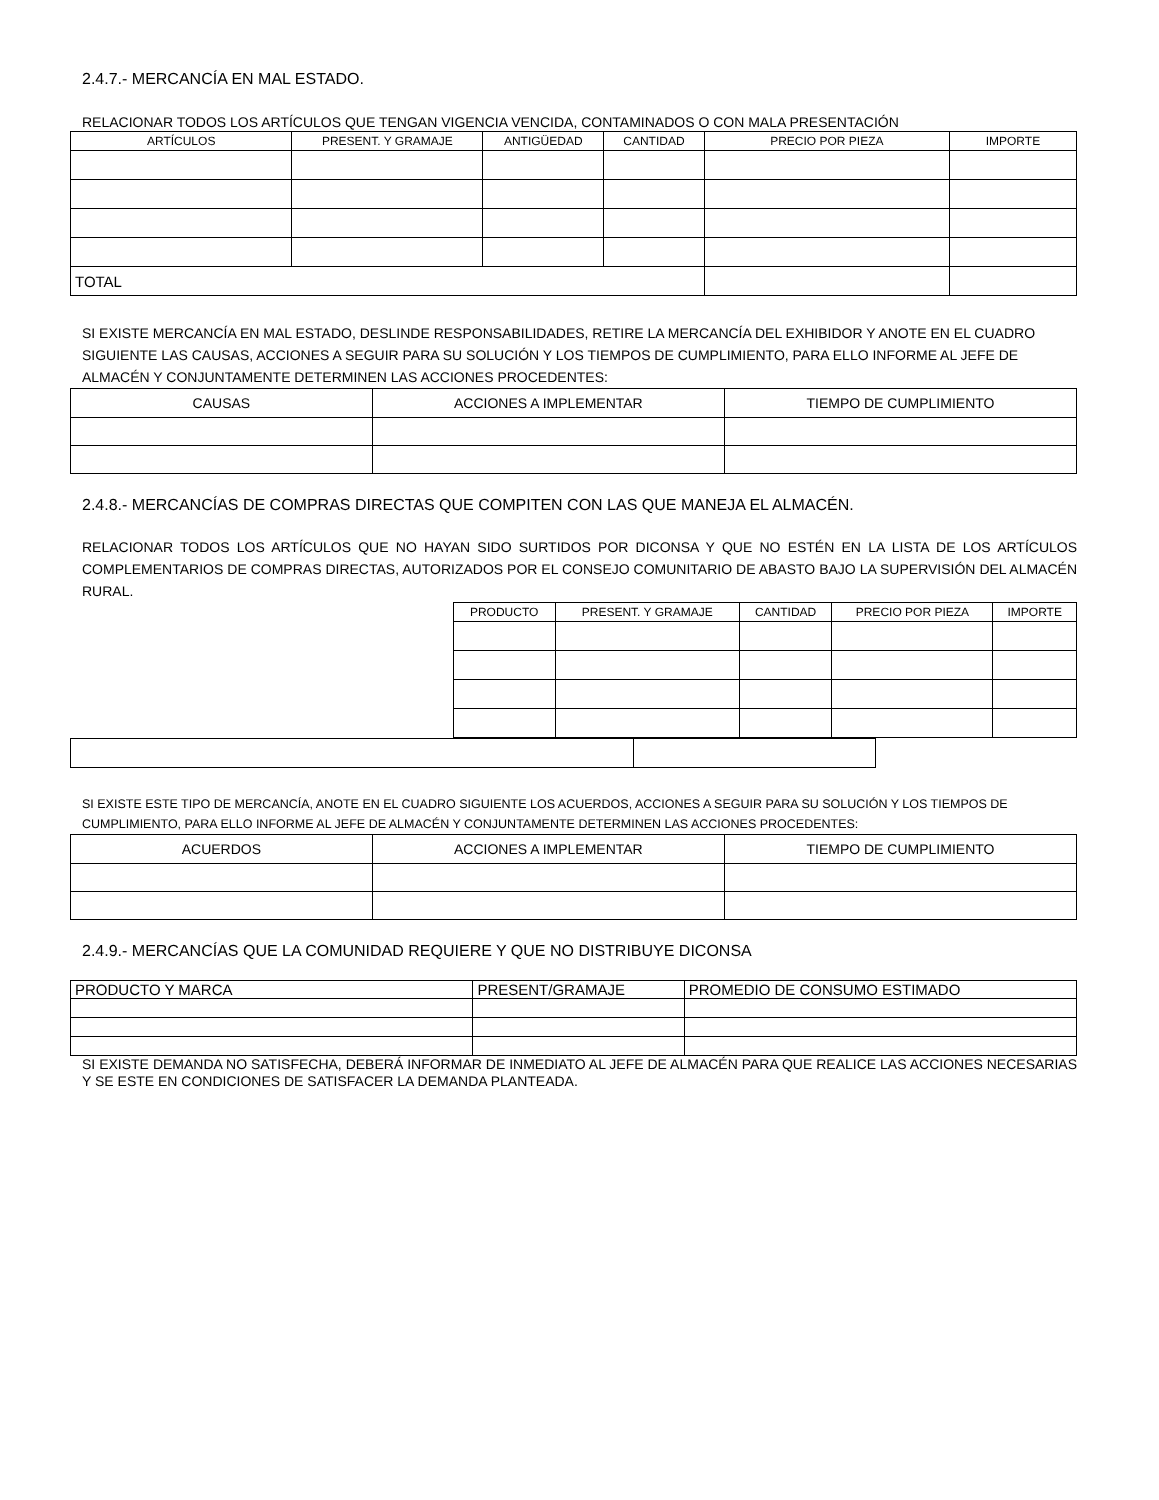2.4.7.- MERCANCÍA EN MAL ESTADO.
RELACIONAR TODOS LOS ARTÍCULOS QUE TENGAN VIGENCIA VENCIDA, CONTAMINADOS O CON MALA PRESENTACIÓN
| ARTÍCULOS | PRESENT. Y GRAMAJE | ANTIGÜEDAD | CANTIDAD | PRECIO POR PIEZA | IMPORTE |
| --- | --- | --- | --- | --- | --- |
| TOTAL | | | | | |
SI EXISTE MERCANCÍA EN MAL ESTADO, DESLINDE RESPONSABILIDADES, RETIRE LA MERCANCÍA DEL EXHIBIDOR Y ANOTE EN EL CUADRO SIGUIENTE LAS CAUSAS, ACCIONES A SEGUIR PARA SU SOLUCIÓN Y LOS TIEMPOS DE CUMPLIMIENTO, PARA ELLO INFORME AL JEFE DE ALMACÉN Y CONJUNTAMENTE DETERMINEN LAS ACCIONES PROCEDENTES:
| CAUSAS | ACCIONES A IMPLEMENTAR | TIEMPO DE CUMPLIMIENTO |
| --- | --- | --- |
2.4.8.- MERCANCÍAS DE COMPRAS DIRECTAS QUE COMPITEN CON LAS QUE MANEJA EL ALMACÉN.
RELACIONAR TODOS LOS ARTÍCULOS QUE NO HAYAN SIDO SURTIDOS POR DICONSA Y QUE NO ESTÉN EN LA LISTA DE LOS ARTÍCULOS COMPLEMENTARIOS DE COMPRAS DIRECTAS, AUTORIZADOS POR EL CONSEJO COMUNITARIO DE ABASTO BAJO LA SUPERVISIÓN DEL ALMACÉN RURAL.
| PRODUCTO | PRESENT. Y GRAMAJE | CANTIDAD | PRECIO POR PIEZA | IMPORTE |
| --- | --- | --- | --- | --- |
SI EXISTE ESTE TIPO DE MERCANCÍA, ANOTE EN EL CUADRO SIGUIENTE LOS ACUERDOS, ACCIONES A SEGUIR PARA SU SOLUCIÓN Y LOS TIEMPOS DE CUMPLIMIENTO, PARA ELLO INFORME AL JEFE DE ALMACÉN Y CONJUNTAMENTE DETERMINEN LAS ACCIONES PROCEDENTES:
| ACUERDOS | ACCIONES A IMPLEMENTAR | TIEMPO DE CUMPLIMIENTO |
| --- | --- | --- |
2.4.9.- MERCANCÍAS QUE LA COMUNIDAD REQUIERE Y QUE NO DISTRIBUYE DICONSA
| PRODUCTO Y MARCA | PRESENT/GRAMAJE | PROMEDIO DE CONSUMO ESTIMADO |
SI EXISTE DEMANDA NO SATISFECHA, DEBERÁ INFORMAR DE INMEDIATO AL JEFE DE ALMACÉN PARA QUE REALICE LAS ACCIONES NECESARIAS Y SE ESTE EN CONDICIONES DE SATISFACER LA DEMANDA PLANTEADA.